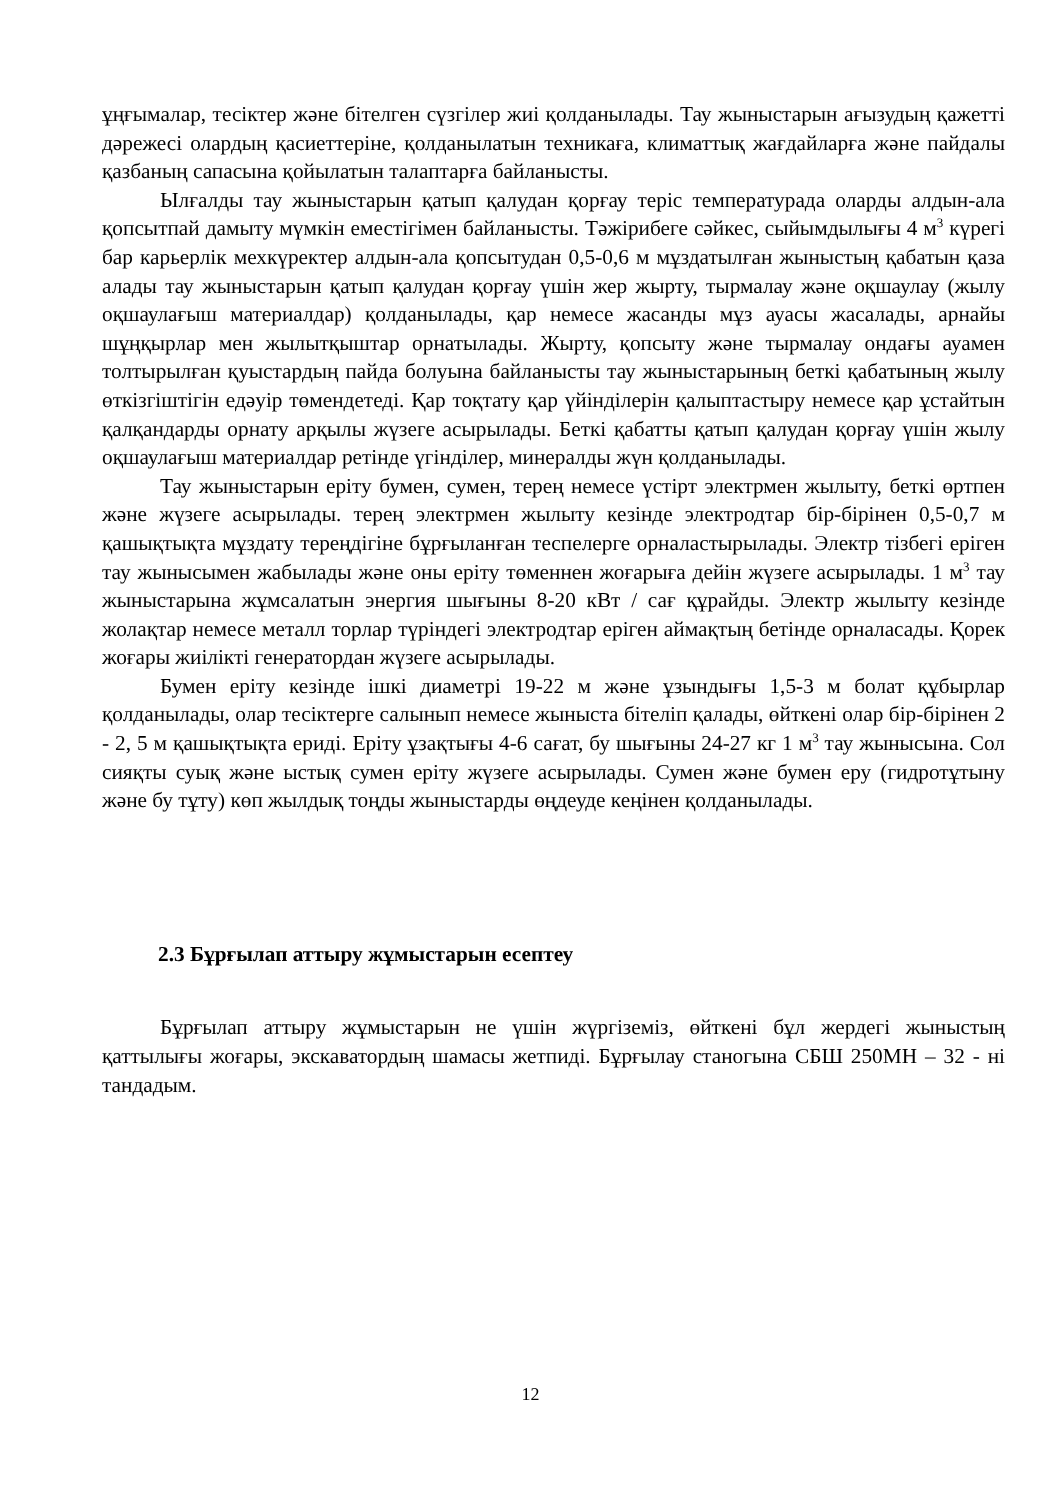ұңғымалар, тесіктер және бітелген сүзгілер жиі қолданылады. Тау жыныстарын ағызудың қажетті дәрежесі олардың қасиеттеріне, қолданылатын техникаға, климаттық жағдайларға және пайдалы қазбаның сапасына қойылатын талаптарға байланысты.
Ылғалды тау жыныстарын қатып қалудан қорғау теріс температурада оларды алдын-ала қопсытпай дамыту мүмкін еместігімен байланысты. Тәжірибеге сәйкес, сыйымдылығы 4 м<sup>3</sup> күрегі бар карьерлік мехкүректер алдын-ала қопсытудан 0,5-0,6 м мұздатылған жыныстың қабатын қаза алады тау жыныстарын қатып қалудан қорғау үшін жер жырту, тырмалау және оқшаулау (жылу оқшаулағыш материалдар) қолданылады, қар немесе жасанды мұз ауасы жасалады, арнайы шұңқырлар мен жылытқыштар орнатылады. Жырту, қопсыту және тырмалау ондағы ауамен толтырылған қуыстардың пайда болуына байланысты тау жыныстарының беткі қабатының жылу өткізгіштігін едәуір төмендетеді. Қар тоқтату қар үйінділерін қалыптастыру немесе қар ұстайтын қалқандарды орнату арқылы жүзеге асырылады. Беткі қабатты қатып қалудан қорғау үшін жылу оқшаулағыш материалдар ретінде үгінділер, минералды жүн қолданылады.
Тау жыныстарын еріту бумен, сумен, терең немесе үстірт электрмен жылыту, беткі өртпен және жүзеге асырылады. терең электрмен жылыту кезінде электродтар бір-бірінен 0,5-0,7 м қашықтықта мұздату тереңдігіне бұрғыланған теспелерге орналастырылады. Электр тізбегі еріген тау жынысымен жабылады және оны еріту төменнен жоғарыға дейін жүзеге асырылады. 1 м<sup>3</sup> тау жыныстарына жұмсалатын энергия шығыны 8-20 кВт / сағ құрайды. Электр жылыту кезінде жолақтар немесе металл торлар түріндегі электродтар еріген аймақтың бетінде орналасады. Қорек жоғары жиілікті генератордан жүзеге асырылады.
Бумен еріту кезінде ішкі диаметрі 19-22 м және ұзындығы 1,5-3 м болат құбырлар қолданылады, олар тесіктерге салынып немесе жыныста бітеліп қалады, өйткені олар бір-бірінен 2 - 2, 5 м қашықтықта ериді. Еріту ұзақтығы 4-6 сағат, бу шығыны 24-27 кг 1 м<sup>3</sup> тау жынысына. Сол сияқты суық және ыстық сумен еріту жүзеге асырылады. Сумен және бумен еру (гидротұтыну және бу тұту) көп жылдық тоңды жыныстарды өңдеуде кеңінен қолданылады.
2.3 Бұрғылап аттыру жұмыстарын есептеу
Бұрғылап аттыру жұмыстарын не үшін жүргіземіз, өйткені бұл жердегі жыныстың қаттылығы жоғары, экскаватордың шамасы жетпиді. Бұрғылау станогына СБШ 250МН – 32 - ні тандадым.
12